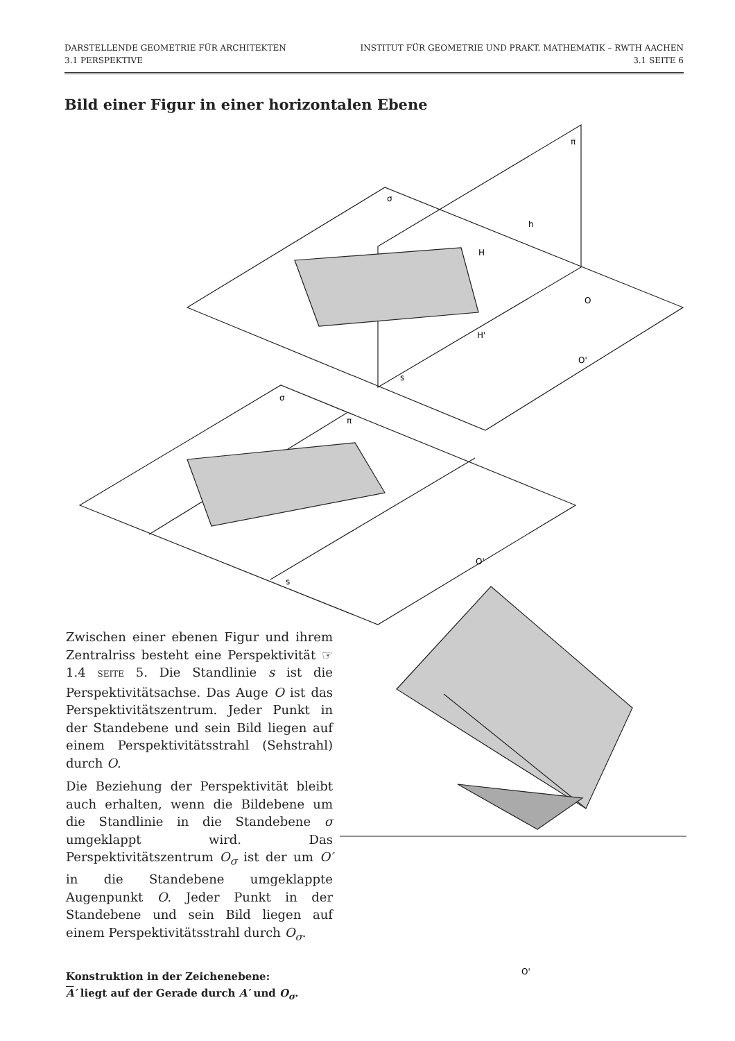DARSTELLENDE GEOMETRIE FÜR ARCHITEKTEN INSTITUT FÜR GEOMETRIE UND PRAKT. MATHEMATIK – RWTH AACHEN
3.1 PERSPEKTIVE 3.1 SEITE 6
Bild einer Figur in einer horizontalen Ebene
π
σ
h
H
O
H'
O'
s
σ
π
O'
s
O'
Zwischen einer ebenen Figur und ihrem Zentralriss besteht eine Perspektivität ☞ 1.4 SEITE 5. Die Standlinie s ist die Perspektivitätsachse. Das Auge O ist das Perspektivitätszentrum. Jeder Punkt in der Standebene und sein Bild liegen auf einem Perspektivitätsstrahl (Sehstrahl) durch O.
Die Beziehung der Perspektivität bleibt auch erhalten, wenn die Bildebene um die Standlinie in die Standebene σ umgeklappt wird. Das Perspektivitätszentrum O<sub>σ</sub> ist der um O′ in die Standebene umgeklappte Augenpunkt O. Jeder Punkt in der Standebene und sein Bild liegen auf einem Perspektivitätsstrahl durch O<sub>σ</sub>.
Konstruktion in der Zeichenebene:
A′ liegt auf der Gerade durch A′ und O<sub>σ</sub>.